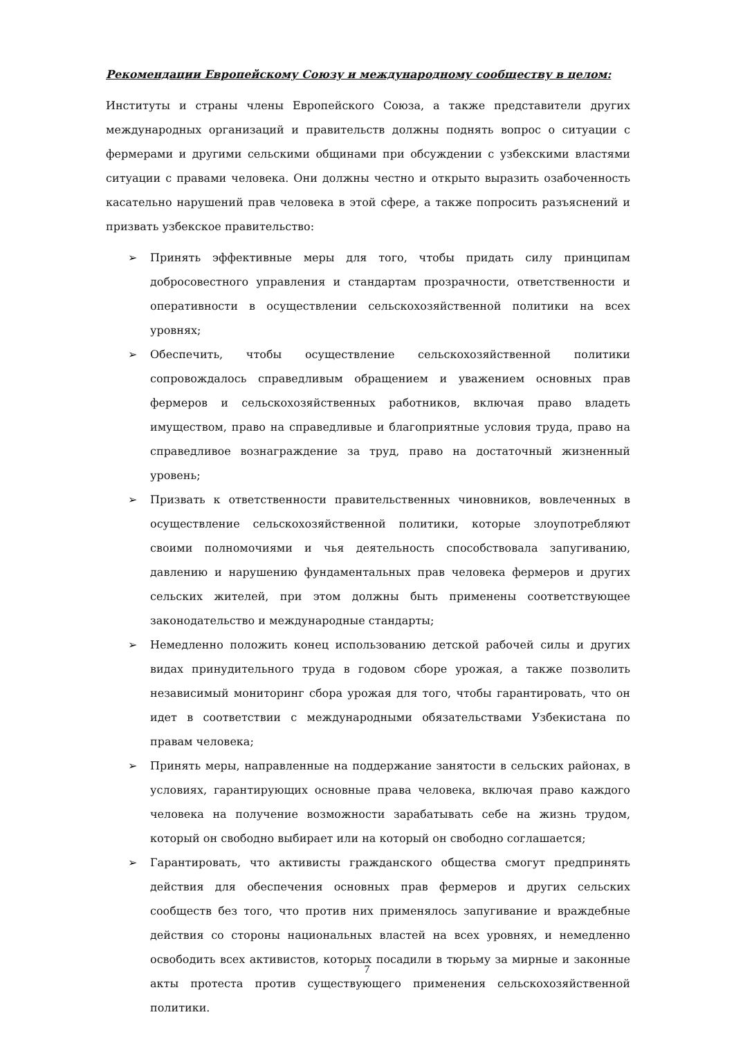Рекомендации Европейскому Союзу и международному сообществу в целом:
Институты и страны члены Европейского Союза, а также представители других международных организаций и правительств должны поднять вопрос о ситуации с фермерами и другими сельскими общинами при обсуждении с узбекскими властями ситуации с правами человека. Они должны честно и открыто выразить озабоченность касательно нарушений прав человека в этой сфере, а также попросить разъяснений и призвать узбекское правительство:
➢ Принять эффективные меры для того, чтобы придать силу принципам добросовестного управления и стандартам прозрачности, ответственности и оперативности в осуществлении сельскохозяйственной политики на всех уровнях;
➢ Обеспечить, чтобы осуществление сельскохозяйственной политики сопровождалось справедливым обращением и уважением основных прав фермеров и сельскохозяйственных работников, включая право владеть имуществом, право на справедливые и благоприятные условия труда, право на справедливое вознаграждение за труд, право на достаточный жизненный уровень;
➢ Призвать к ответственности правительственных чиновников, вовлеченных в осуществление сельскохозяйственной политики, которые злоупотребляют своими полномочиями и чья деятельность способствовала запугиванию, давлению и нарушению фундаментальных прав человека фермеров и других сельских жителей, при этом должны быть применены соответствующее законодательство и международные стандарты;
➢ Немедленно положить конец использованию детской рабочей силы и других видах принудительного труда в годовом сборе урожая, а также позволить независимый мониторинг сбора урожая для того, чтобы гарантировать, что он идет в соответствии с международными обязательствами Узбекистана по правам человека;
➢ Принять меры, направленные на поддержание занятости в сельских районах, в условиях, гарантирующих основные права человека, включая право каждого человека на получение возможности зарабатывать себе на жизнь трудом, который он свободно выбирает или на который он свободно соглашается;
➢ Гарантировать, что активисты гражданского общества смогут предпринять действия для обеспечения основных прав фермеров и других сельских сообществ без того, что против них применялось запугивание и враждебные действия со стороны национальных властей на всех уровнях, и немедленно освободить всех активистов, которых посадили в тюрьму за мирные и законные акты протеста против существующего применения сельскохозяйственной политики.
7